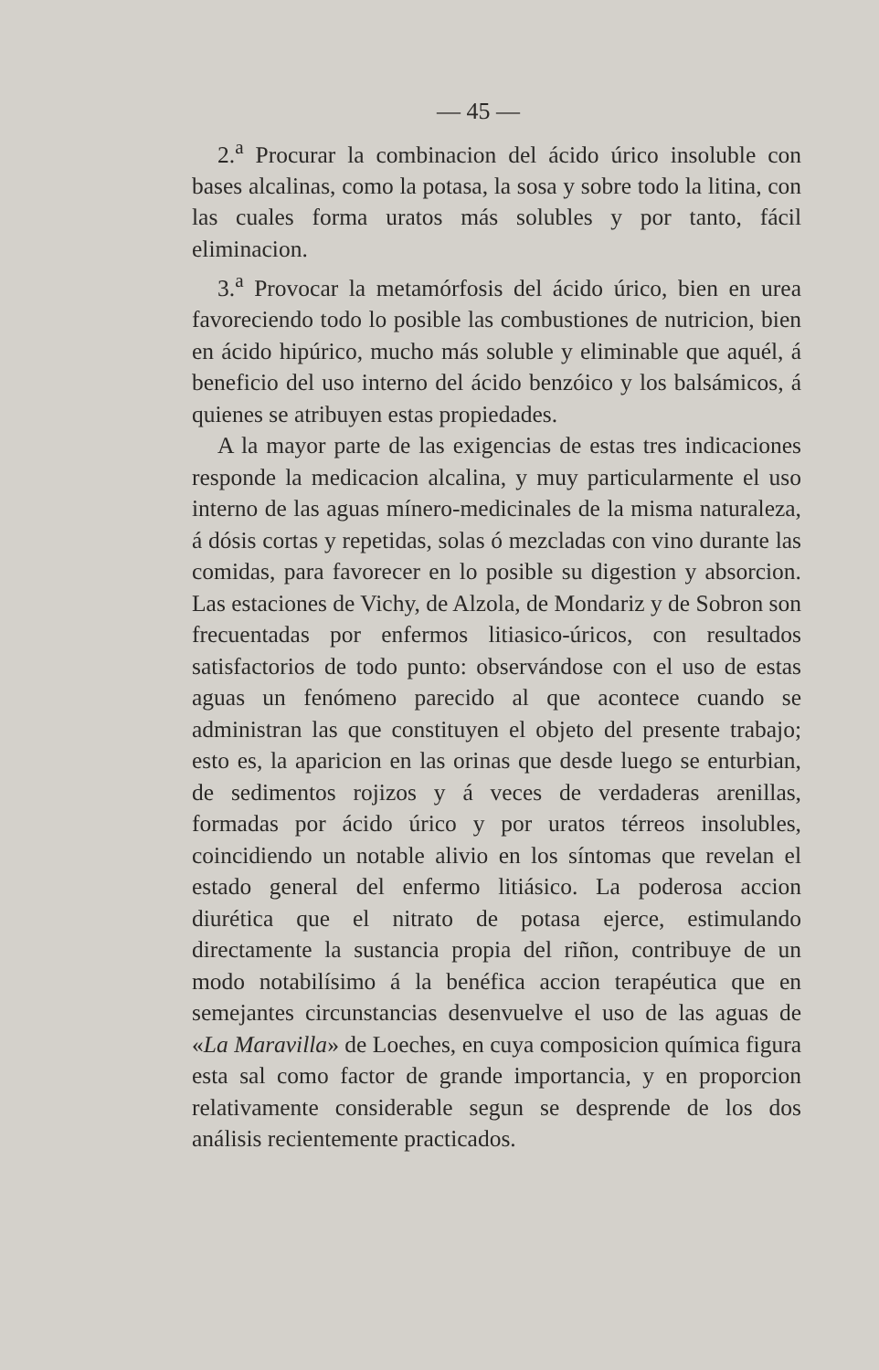— 45 —
2.<sup>a</sup> Procurar la combinacion del ácido úrico insoluble con bases alcalinas, como la potasa, la sosa y sobre todo la litina, con las cuales forma uratos más solubles y por tanto, fácil eliminacion.
3.<sup>a</sup> Provocar la metamórfosis del ácido úrico, bien en urea favoreciendo todo lo posible las combustiones de nutricion, bien en ácido hipúrico, mucho más soluble y eliminable que aquél, á beneficio del uso interno del ácido benzóico y los balsámicos, á quienes se atribuyen estas propiedades.
A la mayor parte de las exigencias de estas tres indicaciones responde la medicacion alcalina, y muy particularmente el uso interno de las aguas mínero-medicinales de la misma naturaleza, á dósis cortas y repetidas, solas ó mezcladas con vino durante las comidas, para favorecer en lo posible su digestion y absorcion. Las estaciones de Vichy, de Alzola, de Mondariz y de Sobron son frecuentadas por enfermos litiasico-úricos, con resultados satisfactorios de todo punto: observándose con el uso de estas aguas un fenómeno parecido al que acontece cuando se administran las que constituyen el objeto del presente trabajo; esto es, la aparicion en las orinas que desde luego se enturbian, de sedimentos rojizos y á veces de verdaderas arenillas, formadas por ácido úrico y por uratos térreos insolubles, coincidiendo un notable alivio en los síntomas que revelan el estado general del enfermo litiásico. La poderosa accion diurética que el nitrato de potasa ejerce, estimulando directamente la sustancia propia del riñon, contribuye de un modo notabilísimo á la benéfica accion terapéutica que en semejantes circunstancias desenvuelve el uso de las aguas de «La Maravilla» de Loeches, en cuya composicion química figura esta sal como factor de grande importancia, y en proporcion relativamente considerable segun se desprende de los dos análisis recientemente practicados.